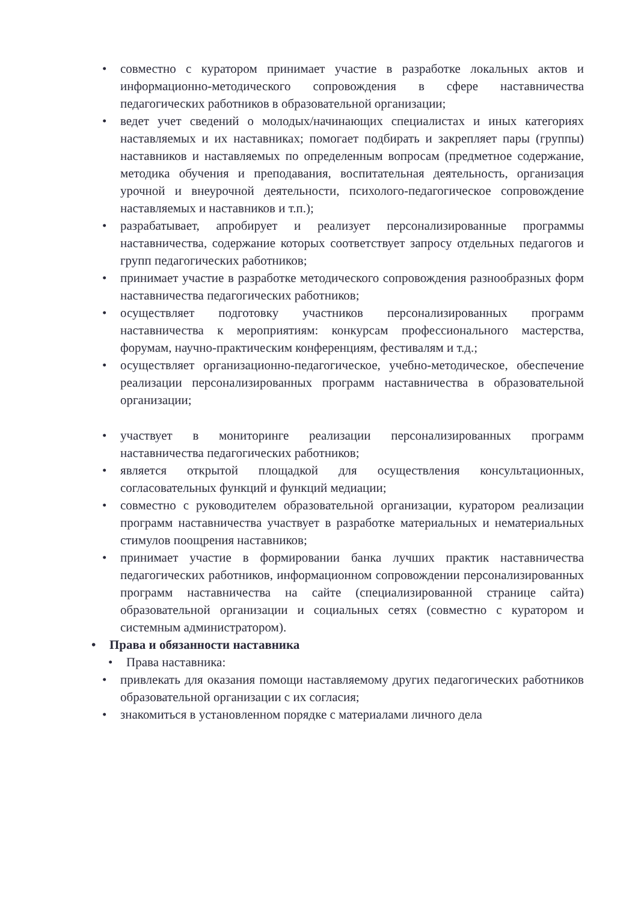• совместно с куратором принимает участие в разработке локальных актов и информационно-методического сопровождения в сфере наставничества педагогических работников в образовательной организации;
• ведет учет сведений о молодых/начинающих специалистах и иных категориях наставляемых и их наставниках; помогает подбирать и закрепляет пары (группы) наставников и наставляемых по определенным вопросам (предметное содержание, методика обучения и преподавания, воспитательная деятельность, организация урочной и внеурочной деятельности, психолого-педагогическое сопровождение наставляемых и наставников и т.п.);
• разрабатывает, апробирует и реализует персонализированные программы наставничества, содержание которых соответствует запросу отдельных педагогов и групп педагогических работников;
• принимает участие в разработке методического сопровождения разнообразных форм наставничества педагогических работников;
• осуществляет подготовку участников персонализированных программ наставничества к мероприятиям: конкурсам профессионального мастерства, форумам, научно-практическим конференциям, фестивалям и т.д.;
• осуществляет организационно-педагогическое, учебно-методическое, обеспечение реализации персонализированных программ наставничества в образовательной организации;
• участвует в мониторинге реализации персонализированных программ наставничества педагогических работников;
• является открытой площадкой для осуществления консультационных, согласовательных функций и функций медиации;
• совместно с руководителем образовательной организации, куратором реализации программ наставничества участвует в разработке материальных и нематериальных стимулов поощрения наставников;
• принимает участие в формировании банка лучших практик наставничества педагогических работников, информационном сопровождении персонализированных программ наставничества на сайте (специализированной странице сайта) образовательной организации и социальных сетях (совместно с куратором и системным администратором).
• Права и обязанности наставника
• Права наставника:
• привлекать для оказания помощи наставляемому других педагогических работников образовательной организации с их согласия;
• знакомиться в установленном порядке с материалами личного дела